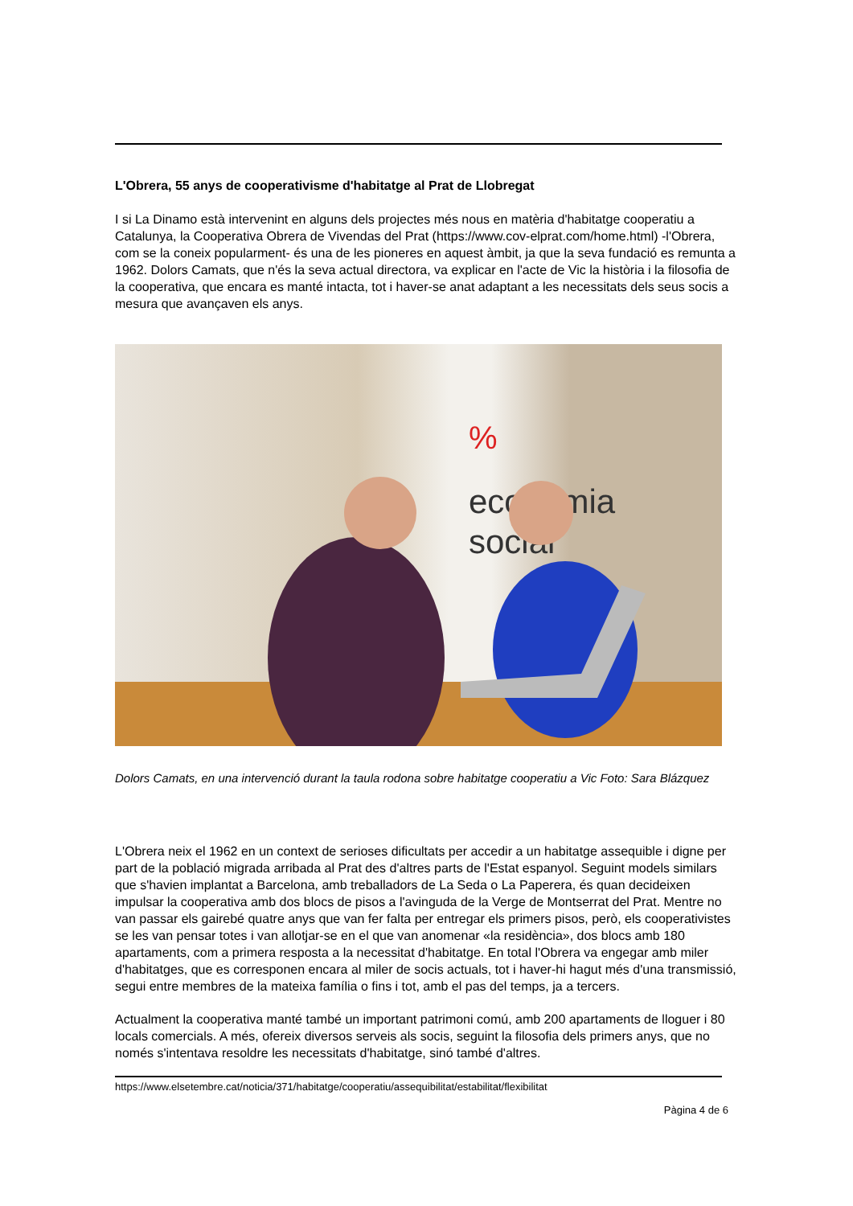L'Obrera, 55 anys de cooperativisme d'habitatge al Prat de Llobregat
I si La Dinamo està intervenint en alguns dels projectes més nous en matèria d'habitatge cooperatiu a Catalunya, la Cooperativa Obrera de Vivendas del Prat (https://www.cov-elprat.com/home.html) -l'Obrera, com se la coneix popularment- és una de les pioneres en aquest àmbit, ja que la seva fundació es remunta a 1962. Dolors Camats, que n'és la seva actual directora, va explicar en l'acte de Vic la història i la filosofia de la cooperativa, que encara es manté intacta, tot i haver-se anat adaptant a les necessitats dels seus socis a mesura que avançaven els anys.
%
economia
social
Dolors Camats, en una intervenció durant la taula rodona sobre habitatge cooperatiu a Vic Foto: Sara Blázquez
L'Obrera neix el 1962 en un context de serioses dificultats per accedir a un habitatge assequible i digne per part de la població migrada arribada al Prat des d'altres parts de l'Estat espanyol. Seguint models similars que s'havien implantat a Barcelona, amb treballadors de La Seda o La Paperera, és quan decideixen impulsar la cooperativa amb dos blocs de pisos a l'avinguda de la Verge de Montserrat del Prat. Mentre no van passar els gairebé quatre anys que van fer falta per entregar els primers pisos, però, els cooperativistes se les van pensar totes i van allotjar-se en el que van anomenar «la residència», dos blocs amb 180 apartaments, com a primera resposta a la necessitat d'habitatge. En total l'Obrera va engegar amb miler d'habitatges, que es corresponen encara al miler de socis actuals, tot i haver-hi hagut més d'una transmissió, segui entre membres de la mateixa família o fins i tot, amb el pas del temps, ja a tercers.
Actualment la cooperativa manté també un important patrimoni comú, amb 200 apartaments de lloguer i 80 locals comercials. A més, ofereix diversos serveis als socis, seguint la filosofia dels primers anys, que no només s'intentava resoldre les necessitats d'habitatge, sinó també d'altres.
https://www.elsetembre.cat/noticia/371/habitatge/cooperatiu/assequibilitat/estabilitat/flexibilitat
Pàgina 4 de 6